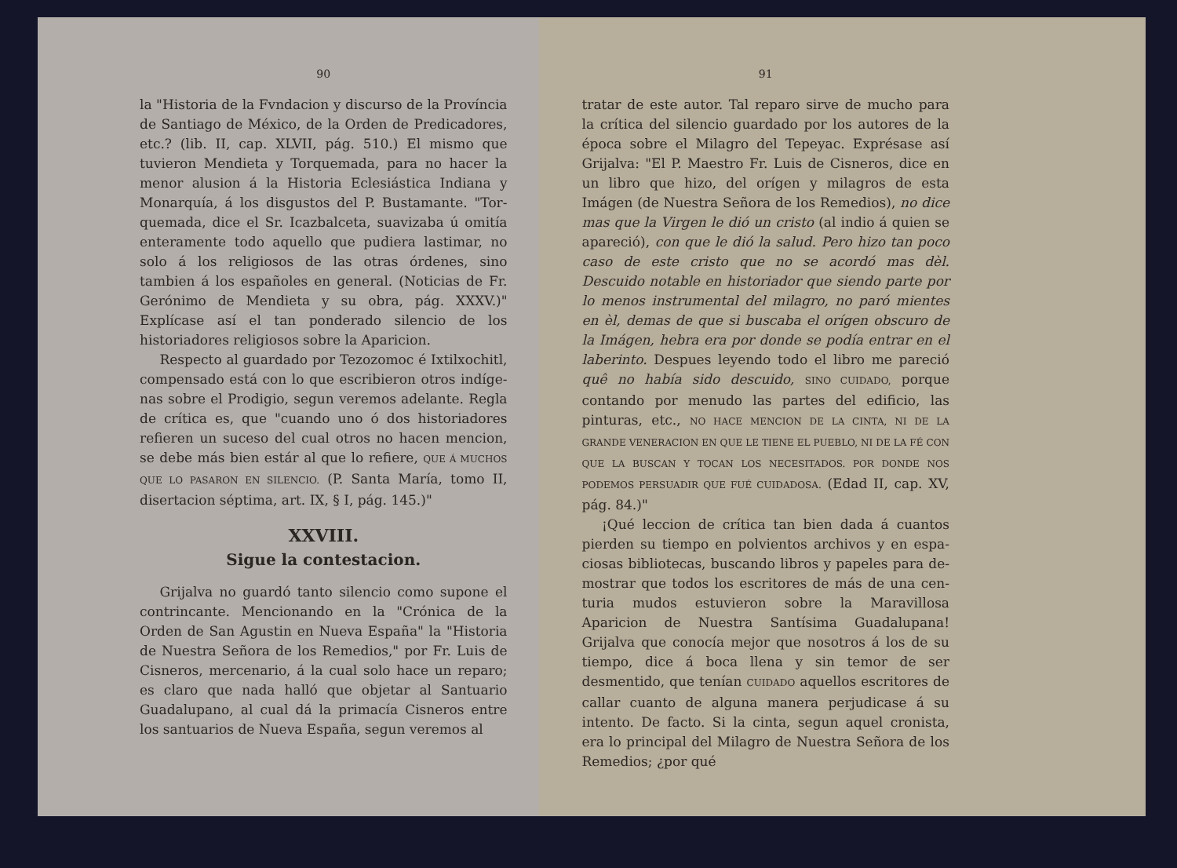90
la "Historia de la Fvndacion y discurso de la Provín­cia de Santiago de México, de la Orden de Predica­dores, etc.? (lib. II, cap. XLVII, pág. 510.) El mismo que tuvieron Mendieta y Torquemada, para no hacer la menor alusion á la Historia Eclesiástica Indiana y Monarquía, á los disgustos del P. Bustamante. "Tor­quemada, dice el Sr. Icazbalceta, suavizaba ú omitía enteramente todo aquello que pudiera lastimar, no solo á los religiosos de las otras órdenes, sino tambien á los españoles en general. (Noticias de Fr. Geróni­mo de Mendieta y su obra, pág. XXXV.)" Explícase así el tan ponderado silencio de los historiadores re­ligiosos sobre la Aparicion.
Respecto al guardado por Tezozomoc é Ixtilxochitl, compensado está con lo que escribieron otros indíge­nas sobre el Prodigio, segun veremos adelante. Re­gla de crítica es, que "cuando uno ó dos historiadores refieren un suceso del cual otros no hacen mencion, se debe más bien estár al que lo refiere, QUE Á MU­CHOS QUE LO PASARON EN SILENCIO. (P. Santa María, tomo II, disertacion séptima, art. IX, § I, pág. 145.)"
XXVIII.
Sigue la contestacion.
Grijalva no guardó tanto silencio como supone el contrincante. Mencionando en la "Crónica de la Orden de San Agustin en Nueva España" la "Histo­ria de Nuestra Señora de los Remedios," por Fr. Luis de Cisneros, mercenario, á la cual solo hace un repa­ro; es claro que nada halló que objetar al Santuario Guadalupano, al cual dá la primacía Cisneros entre los santuarios de Nueva España, segun veremos al
91
tratar de este autor. Tal reparo sirve de mucho pa­ra la crítica del silencio guardado por los autores de la época sobre el Milagro del Tepeyac. Exprésase así Grijalva: "El P. Maestro Fr. Luis de Cisneros, di­ce en un libro que hizo, del orígen y milagros de esta Imágen (de Nuestra Señora de los Remedios), no dice mas que la Virgen le dió un cristo (al indio á quien se apareció), con que le dió la salud. Pero hizo tan poco caso de este cristo que no se acordó mas dèl. Descuido notable en historiador que siendo parte por lo menos instrumental del milagro, no paró mientes en èl, demas de que si buscaba el orígen obscuro de la Imágen, hebra era por donde se podía entrar en el laberinto. Despues leyendo todo el libro me pareció quê no había sido descuido, SINO CUIDADO, porque contando por menu­do las partes del edificio, las pinturas, etc., NO HACE MENCION DE LA CINTA, NI DE LA GRANDE VENERACION EN QUE LE TIENE EL PUEBLO, NI DE LA FÉ CON QUE LA BUSCAN Y TOCAN LOS NECESITADOS. POR DONDE NOS PODEMOS PERSUADIR QUE FUÉ CUIDADOSA. (Edad II, cap. XV, pág. 84.)"
¡Qué leccion de crítica tan bien dada á cuantos pierden su tiempo en polvientos archivos y en espa­ciosas bibliotecas, buscando libros y papeles para de­mostrar que todos los escritores de más de una cen­turia mudos estuvieron sobre la Maravillosa Aparicion de Nuestra Santísima Guadalupana! Grijalva que conocía mejor que nosotros á los de su tiempo, dice á boca llena y sin temor de ser desmentido, que te­nían CUIDADO aquellos escritores de callar cuanto de alguna manera perjudicase á su intento. De facto. Si la cinta, segun aquel cronista, era lo principal del Milagro de Nuestra Señora de los Remedios; ¿por qué